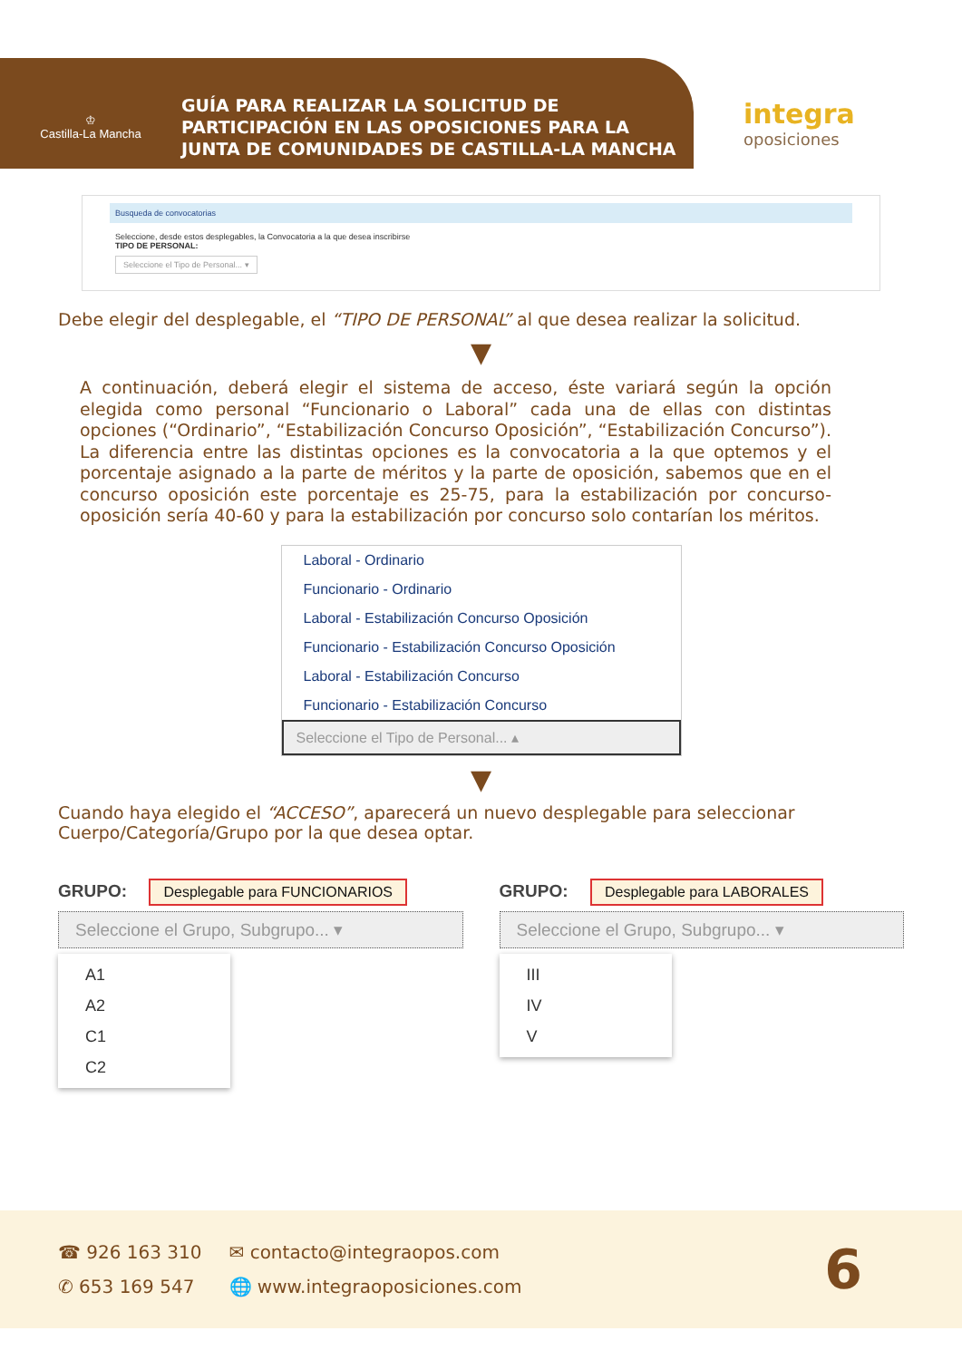♔
Castilla-La Mancha
GUÍA PARA REALIZAR LA SOLICITUD DE PARTICIPACIÓN EN LAS OPOSICIONES PARA LA JUNTA DE COMUNIDADES DE CASTILLA-LA MANCHA
integra
oposiciones
Busqueda de convocatorias
Seleccione, desde estos desplegables, la Convocatoria a la que desea inscribirse
TIPO DE PERSONAL:
Seleccione el Tipo de Personal... ▾
Debe elegir del desplegable, el “TIPO DE PERSONAL” al que desea realizar la solicitud.
▼
A continuación, deberá elegir el sistema de acceso, éste variará según la opción elegida como personal “Funcionario o Laboral” cada una de ellas con distintas opciones (“Ordinario”, “Estabilización Concurso Oposición”, “Estabilización Concurso”). La diferencia entre las distintas opciones es la convocatoria a la que optemos y el porcentaje asignado a la parte de méritos y la parte de oposición, sabemos que en el concurso oposición este porcentaje es 25-75, para la estabilización por concurso-oposición sería 40-60 y para la estabilización por concurso solo contarían los méritos.
Laboral - Ordinario
Funcionario - Ordinario
Laboral - Estabilización Concurso Oposición
Funcionario - Estabilización Concurso Oposición
Laboral - Estabilización Concurso
Funcionario - Estabilización Concurso
Seleccione el Tipo de Personal... ▴
▼
Cuando haya elegido el “ACCESO”, aparecerá un nuevo desplegable para seleccionar Cuerpo/Categoría/Grupo por la que desea optar.
GRUPO: Desplegable para FUNCIONARIOS
Seleccione el Grupo, Subgrupo... ▾
A1
A2
C1
C2
GRUPO: Desplegable para LABORALES
Seleccione el Grupo, Subgrupo... ▾
III
IV
V
☎ 926 163 310
✆ 653 169 547
✉ contacto@integraopos.com
🌐 www.integraoposiciones.com
6